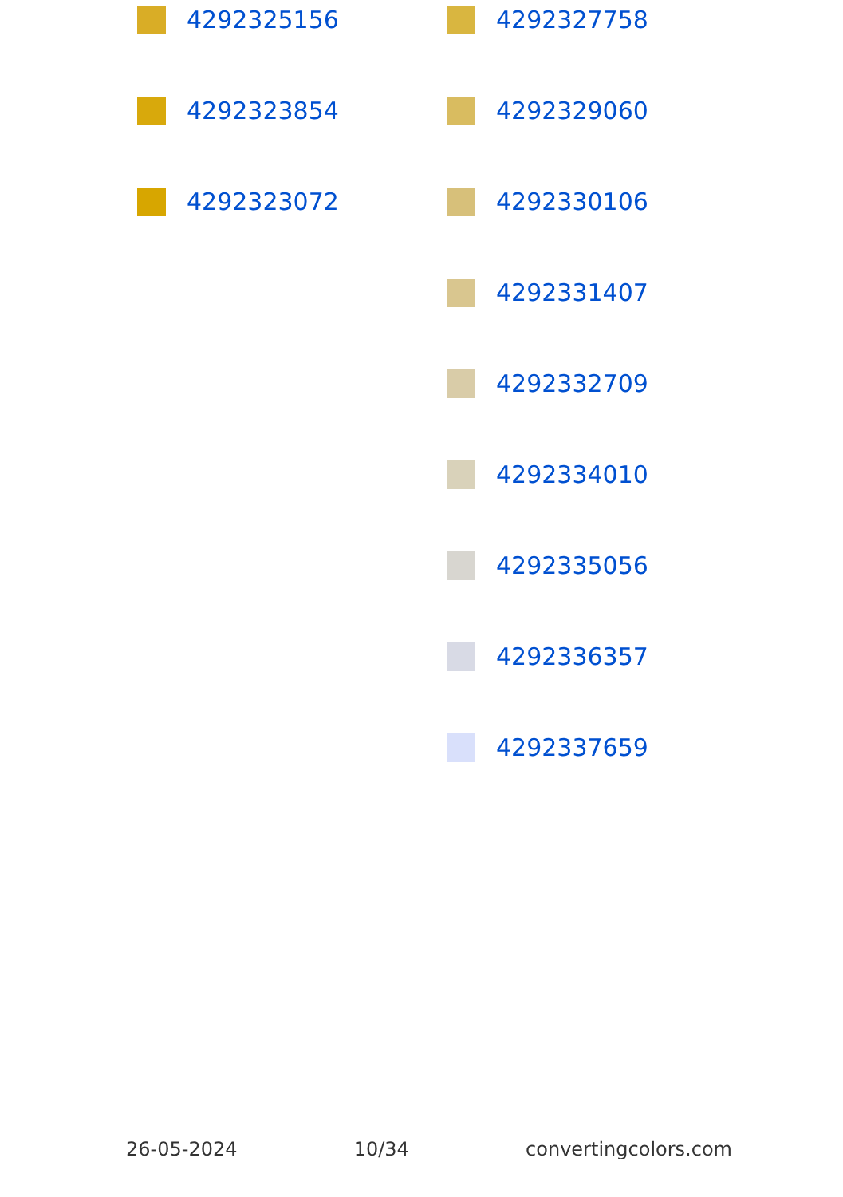4292325156
4292323854
4292323072
4292327758
4292329060
4292330106
4292331407
4292332709
4292334010
4292335056
4292336357
4292337659
26-05-2024 10/34 convertingcolors.com